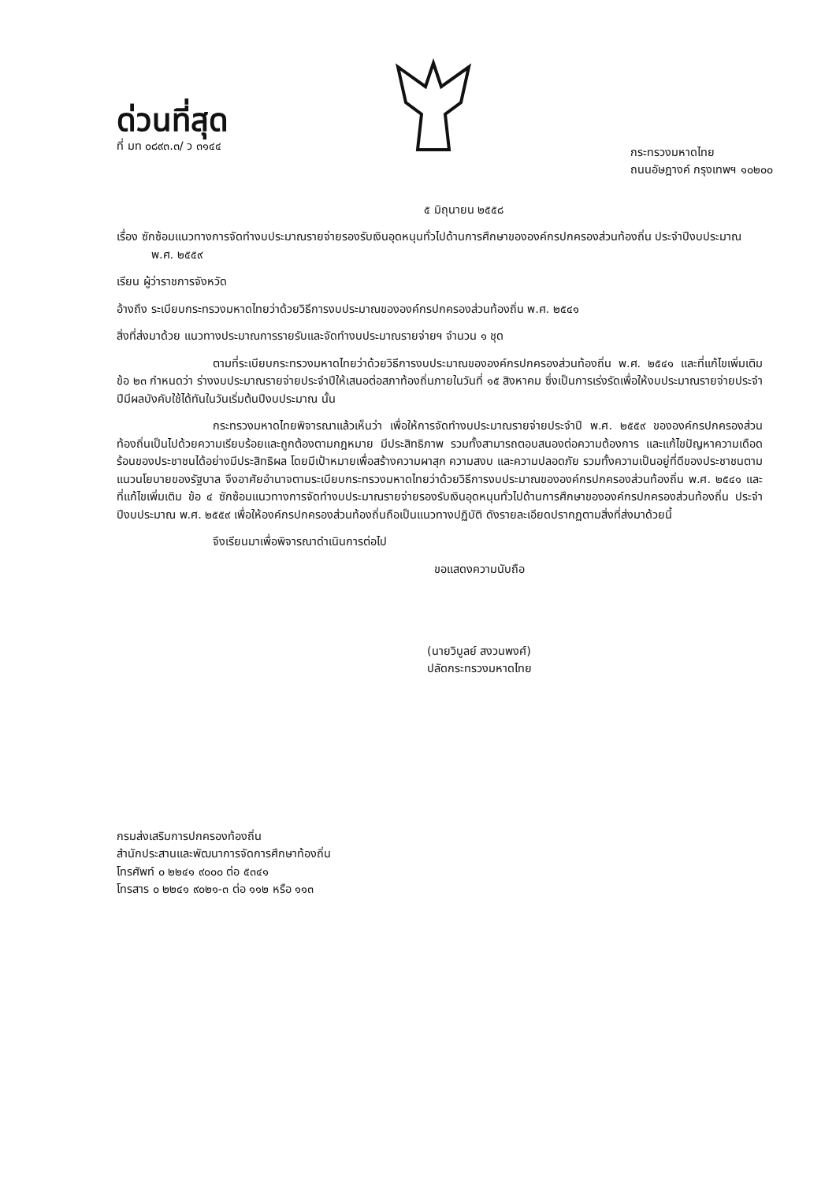ด่วนที่สุด
ที่ มท ๐๘๙๓.๓/ ว ๓๑๔๔
กระทรวงมหาดไทย
ถนนอัษฎางค์ กรุงเทพฯ ๑๐๒๐๐
๕ มิถุนายน ๒๕๕๘
เรื่อง ซักซ้อมแนวทางการจัดทำงบประมาณรายจ่ายรองรับเงินอุดหนุนทั่วไปด้านการศึกษาขององค์กรปกครองส่วนท้องถิ่น ประจำปีงบประมาณ พ.ศ. ๒๕๕๙
เรียน ผู้ว่าราชการจังหวัด
อ้างถึง ระเบียบกระทรวงมหาดไทยว่าด้วยวิธีการงบประมาณขององค์กรปกครองส่วนท้องถิ่น พ.ศ. ๒๕๔๑
สิ่งที่ส่งมาด้วย แนวทางประมาณการรายรับและจัดทำงบประมาณรายจ่ายฯ จำนวน ๑ ชุด
ตามที่ระเบียบกระทรวงมหาดไทยว่าด้วยวิธีการงบประมาณขององค์กรปกครองส่วนท้องถิ่น พ.ศ. ๒๕๔๑ และที่แก้ไขเพิ่มเติม ข้อ ๒๓ กำหนดว่า ร่างงบประมาณรายจ่ายประจำปีให้เสนอต่อสภาท้องถิ่นภายในวันที่ ๑๕ สิงหาคม ซึ่งเป็นการเร่งรัดเพื่อให้งบประมาณรายจ่ายประจำปีมีผลบังคับใช้ได้ทันในวันเริ่มต้นปีงบประมาณ นั้น
กระทรวงมหาดไทยพิจารณาแล้วเห็นว่า เพื่อให้การจัดทำงบประมาณรายจ่ายประจำปี พ.ศ. ๒๕๕๙ ขององค์กรปกครองส่วนท้องถิ่นเป็นไปด้วยความเรียบร้อยและถูกต้องตามกฎหมาย มีประสิทธิภาพ รวมทั้งสามารถตอบสนองต่อความต้องการ และแก้ไขปัญหาความเดือดร้อนของประชาชนได้อย่างมีประสิทธิผล โดยมีเป้าหมายเพื่อสร้างความผาสุก ความสงบ และความปลอดภัย รวมทั้งความเป็นอยู่ที่ดีของประชาชนตามแนวนโยบายของรัฐบาล จึงอาศัยอำนาจตามระเบียบกระทรวงมหาดไทยว่าด้วยวิธีการงบประมาณขององค์กรปกครองส่วนท้องถิ่น พ.ศ. ๒๕๔๑ และที่แก้ไขเพิ่มเติม ข้อ ๔ ซักซ้อมแนวทางการจัดทำงบประมาณรายจ่ายรองรับเงินอุดหนุนทั่วไปด้านการศึกษาขององค์กรปกครองส่วนท้องถิ่น ประจำปีงบประมาณ พ.ศ. ๒๕๕๙ เพื่อให้องค์กรปกครองส่วนท้องถิ่นถือเป็นแนวทางปฏิบัติ ดังรายละเอียดปรากฏตามสิ่งที่ส่งมาด้วยนี้
จึงเรียนมาเพื่อพิจารณาดำเนินการต่อไป
ขอแสดงความนับถือ
(นายวิบูลย์ สงวนพงศ์)
ปลัดกระทรวงมหาดไทย
กรมส่งเสริมการปกครองท้องถิ่น
สำนักประสานและพัฒนาการจัดการศึกษาท้องถิ่น
โทรศัพท์ ๐ ๒๒๔๑ ๙๐๐๐ ต่อ ๕๓๔๑
โทรสาร ๐ ๒๒๔๑ ๙๐๒๑-๓ ต่อ ๑๑๒ หรือ ๑๑๓